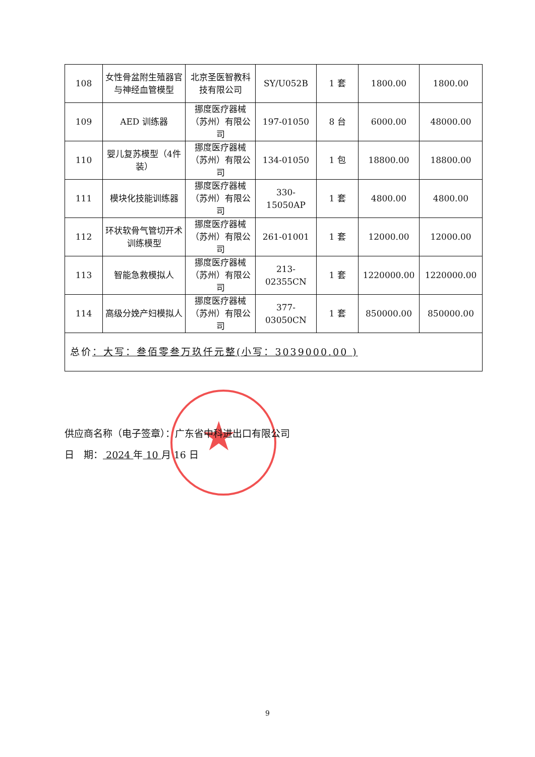| 108 | 女性骨盆附生殖器官与神经血管模型 | 北京圣医智教科技有限公司 | SY/U052B | 1 套 | 1800.00 | 1800.00 |
| 109 | AED 训练器 | 挪度医疗器械（苏州）有限公司 | 197-01050 | 8 台 | 6000.00 | 48000.00 |
| 110 | 婴儿复苏模型（4件装） | 挪度医疗器械（苏州）有限公司 | 134-01050 | 1 包 | 18800.00 | 18800.00 |
| 111 | 模块化技能训练器 | 挪度医疗器械（苏州）有限公司 | 330-15050AP | 1 套 | 4800.00 | 4800.00 |
| 112 | 环状软骨气管切开术训练模型 | 挪度医疗器械（苏州）有限公司 | 261-01001 | 1 套 | 12000.00 | 12000.00 |
| 113 | 智能急救模拟人 | 挪度医疗器械（苏州）有限公司 | 213-02355CN | 1 套 | 1220000.00 | 1220000.00 |
| 114 | 高级分娩产妇模拟人 | 挪度医疗器械（苏州）有限公司 | 377-03050CN | 1 套 | 850000.00 | 850000.00 |
| 总价 ：大写：叁佰零叁万玖仟元整(小写：3039000.00 ) | | | | | | |
★
供应商名称（电子签章）：广东省中科进出口有限公司
日　期： 2024 年 10 月 16 日
9